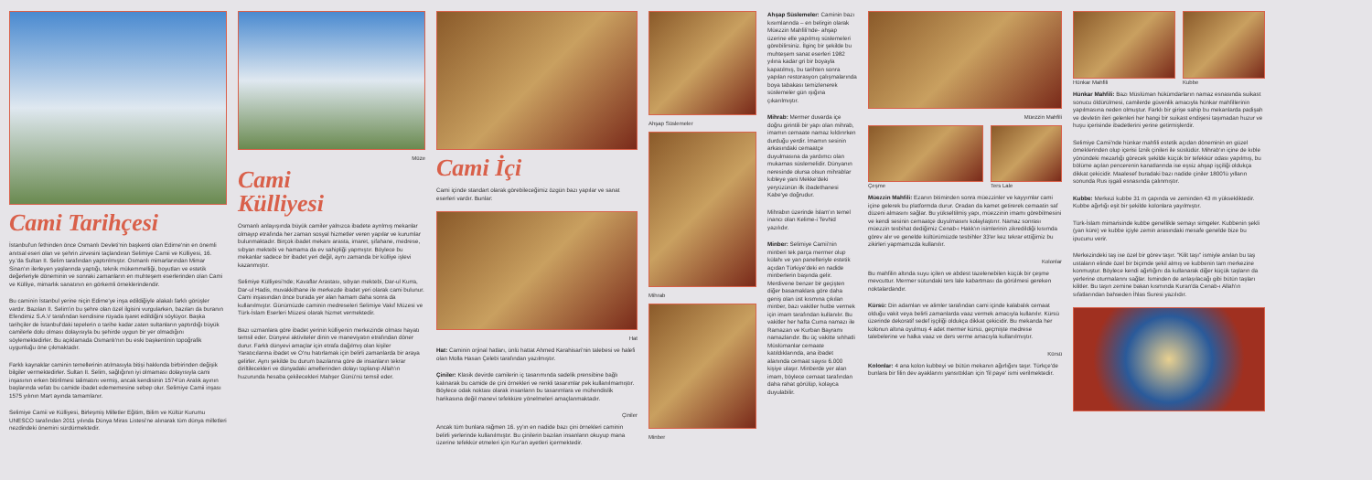Cami Tarihçesi
İstanbul'un fethinden önce Osmanlı Devleti'nin başkenti olan Edirne'nin en önemli anıtsal eseri olan ve şehrin zirvesini taçlandıran Selimiye Camii ve Külliyesi, 16. yy.'da Sultan II. Selim tarafından yaptırılmıştır. Osmanlı mimarlarından Mimar Sinan'ın ilerleyen yaşlarında yaptığı, teknik mükemmelliği, boyutları ve estetik değerleriyle döneminin ve sonraki zamanların en muhteşem eserlerinden olan Cami ve Külliye, mimarlık sanatının en görkemli örneklerindendir.
Bu caminin İstanbul yerine niçin Edirne'ye inşa edildiğiyle alakalı farklı görüşler vardır. Bazıları II. Selim'in bu şehre olan özel ilgisini vurgularken, bazıları da buranın Efendimiz S.A.V tarafından kendisine rüyada işaret edildiğini söylüyor. Başka tarihçiler de İstanbul'daki tepelerin o tarihe kadar zaten sultanların yaptırdığı büyük camilerle dolu olması dolayısıyla bu şehirde uygun bir yer olmadığını söylemektedirler. Bu açıklamada Osmanlı'nın bu eski başkentinin topoğrafik uygunluğu öne çıkmaktadır.
Farklı kaynaklar caminin temellerinin atılmasıyla bitişi hakkında birbirinden değişik bilgiler vermektedirler. Sultan II. Selim, sağlığının iyi olmaması dolayısıyla cami inşasının erken bitirilmesi talimatını vermiş, ancak kendisinin 1574'ün Aralık ayının başlarında vefatı bu camide ibadet edememesine sebep olur. Selimiye Camii inşası 1575 yılının Mart ayında tamamlanır.
Selimiye Camii ve Külliyesi, Birleşmiş Milletler Eğitim, Bilim ve Kültür Kurumu UNESCO tarafından 2011 yılında Dünya Miras Listesi'ne alınarak tüm dünya milletleri nezdindeki önemini sürdürmektedir.
Müze
Cami
Külliyesi
Osmanlı anlayışında büyük camiler yalnızca ibadete ayrılmış mekanlar olmayıp etrafında her zaman sosyal hizmetler veren yapılar ve kurumlar bulunmaktadır. Birçok ibadet mekanı arasta, imaret, şifahane, medrese, sıbyan mektebi ve hamama da ev sahipliği yapmıştır. Böylece bu mekanlar sadece bir ibadet yeri değil, aynı zamanda bir külliye işlevi kazanmıştır.
Selimiye Külliyesi'nde; Kavaflar Arastası, sıbyan mektebi, Dar-ul Kurra, Dar-ul Hadis, muvakkithane ile merkezde ibadet yeri olarak cami bulunur. Cami inşasından önce burada yer alan hamam daha sonra da kullanılmıştır. Günümüzde caminin medreseleri Selimiye Vakıf Müzesi ve Türk-İslam Eserleri Müzesi olarak hizmet vermektedir.
Bazı uzmanlara göre ibadet yerinin külliyenin merkezinde olması hayatı temsil eder. Dünyevi aktiviteler dinin ve maneviyatın etrafından döner durur. Farklı dünyevi amaçlar için etrafa dağılmış olan kişiler Yaratıcılarına ibadet ve O'nu hatırlamak için belirli zamanlarda bir araya gelirler. Aynı şekilde bu durum bazılarına göre de insanların tekrar diriltilecekleri ve dünyadaki amellerinden dolayı toplanıp Allah'ın huzurunda hesaba çekilecekleri Mahşer Günü'nü temsil eder.
Cami İçi
Cami içinde standart olarak görebileceğimiz özgün bazı yapılar ve sanat eserleri vardır. Bunlar:
Hat
Hat: Caminin orjinal hatları, ünlü hattat Ahmed Karahisari'nin talebesi ve halefi olan Molla Hasan Çelebi tarafından yazılmıştır.
Çiniler: Klasik devirde camilerin iç tasarımında sadelik prensibine bağlı kalınarak bu camide de çini örnekleri ve renkli tasarımlar pek kullanılmamıştır. Böylece odak noktası olarak insanların bu tasarımlara ve mühendislik harikasına değil manevi tefekküre yönelmeleri amaçlanmaktadır.
Çiniler
Ancak tüm bunlara rağmen 16. yy'ın en nadide bazı çini örnekleri caminin belirli yerlerinde kullanılmıştır. Bu çinilerin bazıları insanların okuyup mana üzerine tefekkür etmeleri için Kur'an ayetleri içermektedir.
Ahşap Süslemeler
Mihrab
Minber
Ahşap Süslemeler: Caminin bazı kısımlarında – en belirgin olarak Müezzin Mahfili'nde- ahşap üzerine elle yapılmış süslemeleri görebilirsiniz. İlginç bir şekilde bu muhteşem sanat eserleri 1982 yılına kadar gri bir boyayla kapatılmış, bu tarihten sonra yapılan restorasyon çalışmalarında boya tabakası temizlenerek süslemeler gün ışığına çıkarılmıştır.
Mihrab: Mermer duvarda içe doğru girintili bir yapı olan mihrab, imamın cemaate namaz kıldırırken durduğu yerdir. İmamın sesinin arkasındaki cemaatçe duyulmasına da yardımcı olan mukarnas süslemelidir. Dünyanın neresinde olursa olsun mihrablar kıbleye yani Mekke'deki yeryüzünün ilk ibadethanesi Kabe'ye doğrudur.
Mihrabın üzerinde İslam'ın temel inancı olan Kelime-i Tevhid yazılıdır.
Minber: Selimiye Camii'nin minberi tek parça mermer olup külahı ve yan panelleriyle estetik açıdan Türkiye'deki en nadide minberlerin başında gelir. Merdivene benzer bir geçişten diğer basamaklara göre daha geniş olan üst kısmına çıkılan minber, bazı vakitler hutbe vermek için imam tarafından kullanılır. Bu vakitler her hafta Cuma namazı ile Ramazan ve Kurban Bayramı namazlarıdır. Bu üç vakitte sıhhatli Müslümanlar cemaate katıldıklarında, ana ibadet alanında cemaat sayısı 6.000 kişiye ulaşır. Minberde yer alan imam, böylece cemaat tarafından daha rahat görülüp, kolayca duyulabilir.
Müezzin Mahfili
Çeşme Ters Lale
Müezzin Mahfili: Ezanın bitiminden sonra müezzinler ve kayyımlar cami içine gelerek bu platformda durur. Oradan da kamet getirerek cemaatin saf düzeni almasını sağlar. Bu yükseltilmiş yapı, müezzinin imamı görebilmesini ve kendi sesinin cemaatçe duyulmasını kolaylaştırır. Namaz sonrası müezzin tesbihat dediğimiz Cenab-ı Hakk'ın isimlerinin zikredildiği kısımda görev alır ve genelde kültürümüzde tesbihler 33'er kez tekrar ettiğimiz bu zikirleri yapmamızda kullanılır.
Kolonlar
Bu mahfilin altında suyu içilen ve abdest tazelenebilen küçük bir çeşme mevcuttur. Mermer sütundaki ters lale kabartması da görülmesi gereken noktalardandır.
Kürsü: Din adamları ve alimler tarafından cami içinde kalabalık cemaat olduğu vakit veya belirli zamanlarda vaaz vermek amacıyla kullanılır. Kürsü üzerinde dekoratif sedef işçiliği oldukça dikkat çekicidir. Bu mekanda her kolonun altına oyulmuş 4 adet mermer kürsü, geçmişte medrese talebelerine ve halka vaaz ve ders verme amacıyla kullanılmıştır.
Kürsü
Kolonlar: 4 ana kolon kubbeyi ve bütün mekanın ağırlığını taşır. Türkçe'de bunlara bir filin dev ayaklarını yansıttıkları için 'fil paye' ismi verilmektedir.
Hünkar Mahfili Kubbe
Hünkar Mahfili: Bazı Müslüman hükümdarların namaz esnasında suikast sonucu öldürülmesi, camilerde güvenlik amacıyla hünkar mahfillerinin yapılmasına neden olmuştur. Farklı bir girişe sahip bu mekanlarda padişah ve devletin ileri gelenleri her hangi bir suikast endişesi taşımadan huzur ve huşu içerisinde ibadetlerini yerine getirmişlerdir.
Selimiye Camii'nde hünkar mahfili estetik açıdan döneminin en güzel örneklerinden olup içerisi İznik çinileri ile süslüdür. Mihrab'ın içine de kıble yönündeki mezarlığı görecek şekilde küçük bir tefekkür odası yapılmış, bu bölüme açılan pencerenin kanatlarında ise eşsiz ahşap işçiliği oldukça dikkat çekicidir. Maalesef buradaki bazı nadide çiniler 1800'lü yılların sonunda Rus işgali esnasında çalınmıştır.
Kubbe: Merkezi kubbe 31 m çapında ve zeminden 43 m yüksekliktedir. Kubbe ağırlığı eşit bir şekilde kolonlara yayılmıştır.
Türk-İslam mimarisinde kubbe genellikle semayı simgeler. Kubbenin şekli (yarı küre) ve kubbe içiyle zemin arasındaki mesafe genelde bize bu ipucunu verir.
Merkezindeki taş ise özel bir görev taşır. "Kilit taşı" ismiyle anılan bu taş ustaların elinde özel bir biçimde şekil almış ve kubbenin tam merkezine konmuştur. Böylece kendi ağırlığını da kullanarak diğer küçük taşların da yerlerine oturmalarını sağlar. İsminden de anlaşılacağı gibi bütün taşları kilitler. Bu taşın zemine bakan kısmında Kuran'da Cenab-ı Allah'ın sıfatlarından bahseden İhlas Suresi yazılıdır.